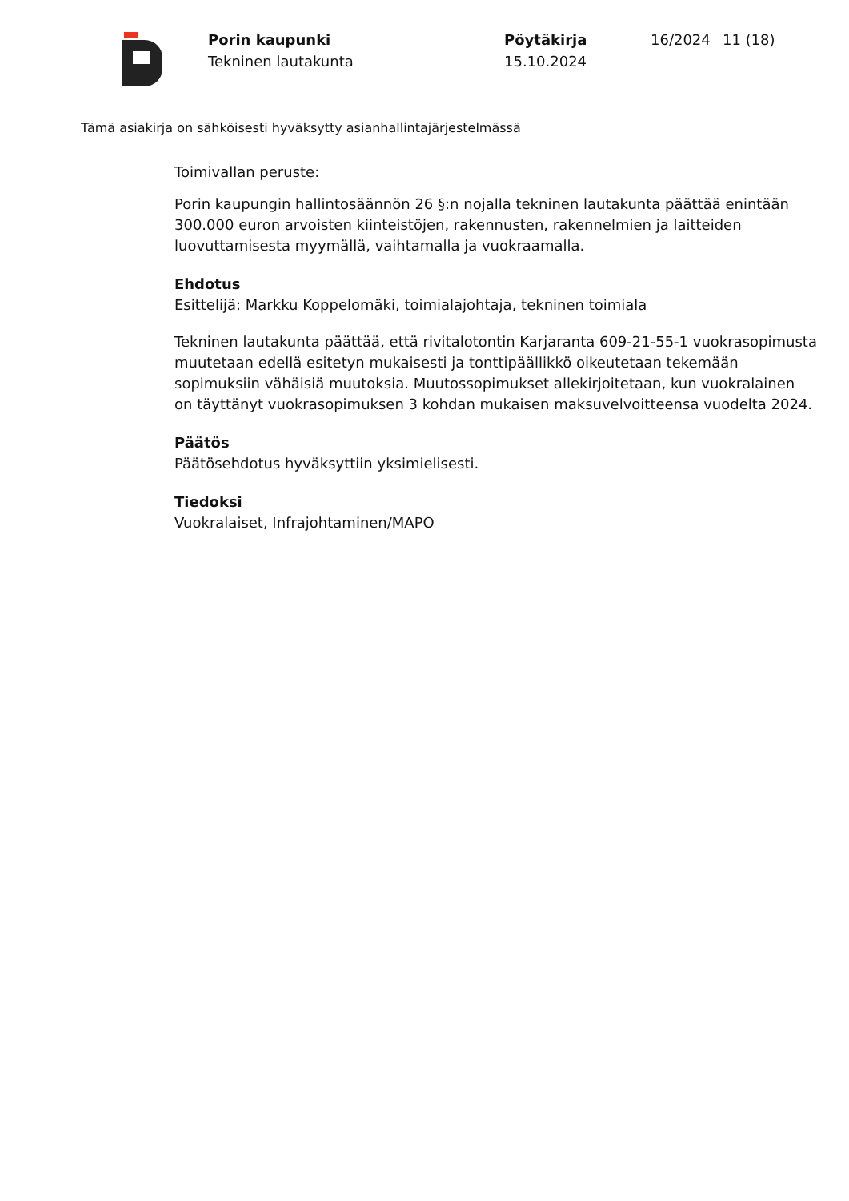Porin kaupunki
Tekninen lautakunta
Pöytäkirja
15.10.2024
16/2024 11 (18)
Tämä asiakirja on sähköisesti hyväksytty asianhallintajärjestelmässä
Toimivallan peruste:
Porin kaupungin hallintosäännön 26 §:n nojalla tekninen lautakunta päättää enintään 300.000 euron arvoisten kiinteistöjen, rakennusten, rakennelmien ja laitteiden luovuttamisesta myymällä, vaihtamalla ja vuokraamalla.
Ehdotus
Esittelijä: Markku Koppelomäki, toimialajohtaja, tekninen toimiala
Tekninen lautakunta päättää, että rivitalotontin Karjaranta 609-21-55-1 vuokrasopimusta muutetaan edellä esitetyn mukaisesti ja tonttipäällikkö oikeutetaan tekemään sopimuksiin vähäisiä muutoksia. Muutossopimukset allekirjoitetaan, kun vuokralainen on täyttänyt vuokrasopimuksen 3 kohdan mukaisen maksuvelvoitteensa vuodelta 2024.
Päätös
Päätösehdotus hyväksyttiin yksimielisesti.
Tiedoksi
Vuokralaiset, Infrajohtaminen/MAPO